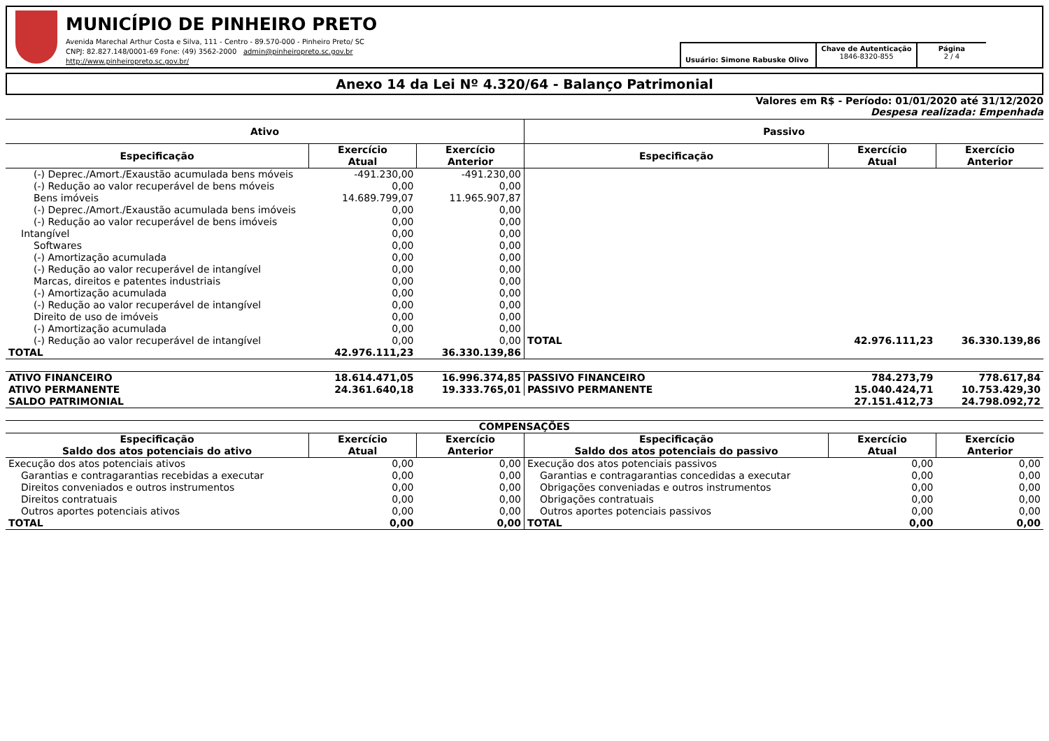MUNICÍPIO DE PINHEIRO PRETO
Avenida Marechal Arthur Costa e Silva, 111 - Centro - 89.570-000 - Pinheiro Preto/ SC
CNPJ: 82.827.148/0001-69 Fone: (49) 3562-2000 admin@pinheiropreto.sc.gov.br
http://www.pinheiropreto.sc.gov.br/
Usuário: Simone Rabuske Olivo
Chave de Autenticação
1846-8320-855
Página
2 / 4
Anexo 14 da Lei Nº 4.320/64 - Balanço Patrimonial
Valores em R$ - Período: 01/01/2020 até 31/12/2020
Despesa realizada: Empenhada
| Ativo | | | Passivo | | |
| --- | --- | --- | --- | --- | --- |
| Especificação | Exercício Atual | Exercício Anterior | Especificação | Exercício Atual | Exercício Anterior |
| (-) Deprec./Amort./Exaustão acumulada bens móveis | -491.230,00 | -491.230,00 | | | |
| (-) Redução ao valor recuperável de bens móveis | 0,00 | 0,00 | | | |
| Bens imóveis | 14.689.799,07 | 11.965.907,87 | | | |
| (-) Deprec./Amort./Exaustão acumulada bens imóveis | 0,00 | 0,00 | | | |
| (-) Redução ao valor recuperável de bens imóveis | 0,00 | 0,00 | | | |
| Intangível | 0,00 | 0,00 | | | |
| Softwares | 0,00 | 0,00 | | | |
| (-) Amortização acumulada | 0,00 | 0,00 | | | |
| (-) Redução ao valor recuperável de intangível | 0,00 | 0,00 | | | |
| Marcas, direitos e patentes industriais | 0,00 | 0,00 | | | |
| (-) Amortização acumulada | 0,00 | 0,00 | | | |
| (-) Redução ao valor recuperável de intangível | 0,00 | 0,00 | | | |
| Direito de uso de imóveis | 0,00 | 0,00 | | | |
| (-) Amortização acumulada | 0,00 | 0,00 | | | |
| (-) Redução ao valor recuperável de intangível | 0,00 | 0,00 | TOTAL | 42.976.111,23 | 36.330.139,86 |
| TOTAL | 42.976.111,23 | 36.330.139,86 | | | |
| ATIVO FINANCEIRO | 18.614.471,05 | 16.996.374,85 | PASSIVO FINANCEIRO | 784.273,79 | 778.617,84 |
| ATIVO PERMANENTE | 24.361.640,18 | 19.333.765,01 | PASSIVO PERMANENTE | 15.040.424,71 | 10.753.429,30 |
| SALDO PATRIMONIAL | | | | 27.151.412,73 | 24.798.092,72 |
| COMPENSAÇÕES | | | | | |
| Especificação Saldo dos atos potenciais do ativo | Exercício Atual | Exercício Anterior | Especificação Saldo dos atos potenciais do passivo | Exercício Atual | Exercício Anterior |
| Execução dos atos potenciais ativos | 0,00 | 0,00 | Execução dos atos potenciais passivos | 0,00 | 0,00 |
| Garantias e contragarantias recebidas a executar | 0,00 | 0,00 | Garantias e contragarantias concedidas a executar | 0,00 | 0,00 |
| Direitos conveniados e outros instrumentos | 0,00 | 0,00 | Obrigações conveniadas e outros instrumentos | 0,00 | 0,00 |
| Direitos contratuais | 0,00 | 0,00 | Obrigações contratuais | 0,00 | 0,00 |
| Outros aportes potenciais ativos | 0,00 | 0,00 | Outros aportes potenciais passivos | 0,00 | 0,00 |
| TOTAL | 0,00 | 0,00 | TOTAL | 0,00 | 0,00 |